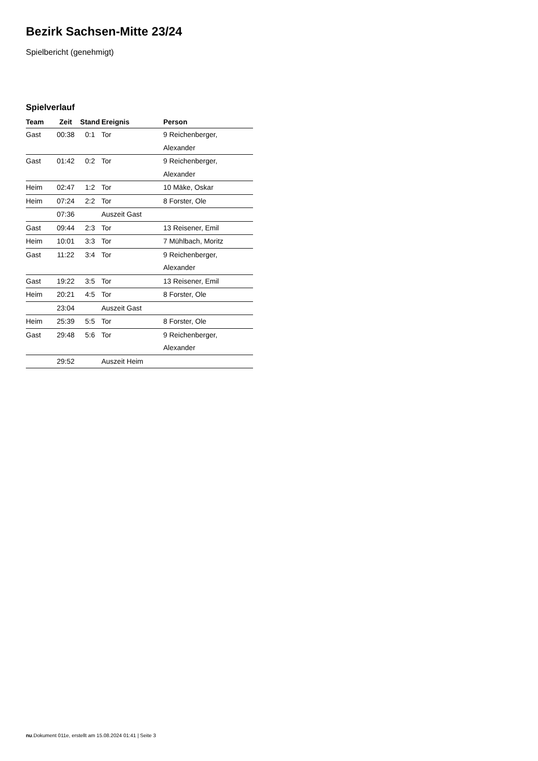Bezirk Sachsen-Mitte 23/24
Spielbericht (genehmigt)
Spielverlauf
| Team | Zeit | Stand | Ereignis | Person |
| --- | --- | --- | --- | --- |
| Gast | 00:38 | 0:1 | Tor | 9 Reichenberger, Alexander |
| Gast | 01:42 | 0:2 | Tor | 9 Reichenberger, Alexander |
| Heim | 02:47 | 1:2 | Tor | 10 Mäke, Oskar |
| Heim | 07:24 | 2:2 | Tor | 8 Forster, Ole |
| | 07:36 | | Auszeit Gast | |
| Gast | 09:44 | 2:3 | Tor | 13 Reisener, Emil |
| Heim | 10:01 | 3:3 | Tor | 7 Mühlbach, Moritz |
| Gast | 11:22 | 3:4 | Tor | 9 Reichenberger, Alexander |
| Gast | 19:22 | 3:5 | Tor | 13 Reisener, Emil |
| Heim | 20:21 | 4:5 | Tor | 8 Forster, Ole |
| | 23:04 | | Auszeit Gast | |
| Heim | 25:39 | 5:5 | Tor | 8 Forster, Ole |
| Gast | 29:48 | 5:6 | Tor | 9 Reichenberger, Alexander |
| | 29:52 | | Auszeit Heim | |
nu.Dokument 011e, erstellt am 15.08.2024 01:41 | Seite 3